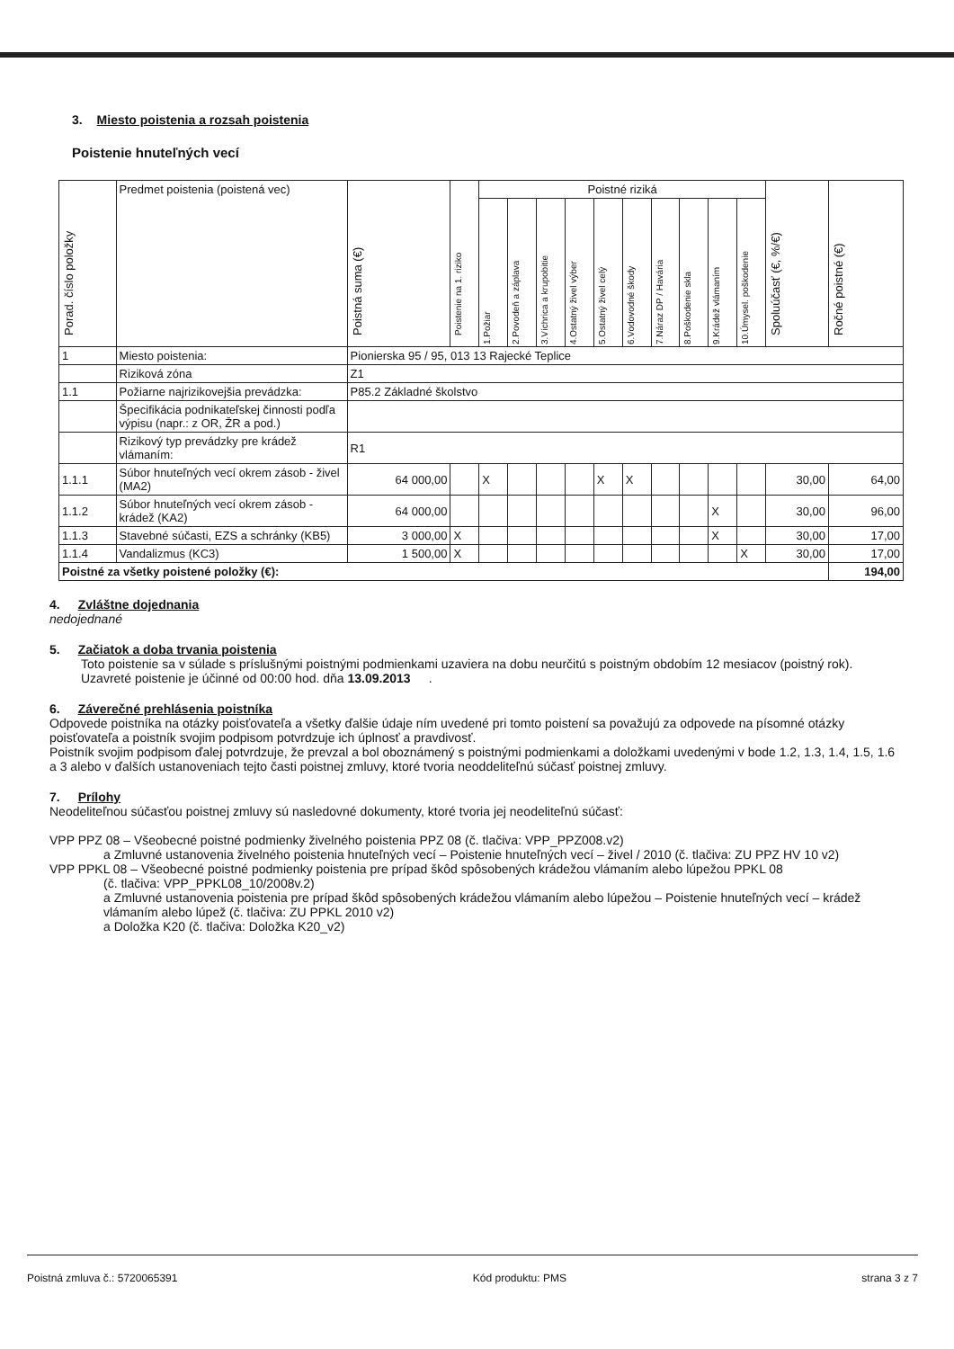3. Miesto poistenia a rozsah poistenia
Poistenie hnuteľných vecí
| Porad. číslo položky | Predmet poistenia (poistená vec) | Poistná suma (€) | Poistenie na 1. riziko | Poistné riziká | | | | | | | | | | Spoluúčasť (€, %/€) | Ročné poistné (€) |
| --- | --- | --- | --- | --- | --- | --- | --- | --- | --- | --- | --- | --- | --- | --- | --- |
| | | | | 1.Požiar | 2.Povodeň a záplava | 3.Víchrica a krupobitie | 4.Ostatný živel výber | 5.Ostatný živel celý | 6.Vodovodné škody | 7.Náraz DP / Havária | 8.Poškodenie skla | 9.Krádež vlámaním | 10.Úmysel. poškodenie | | |
| 1 | Miesto poistenia: | Pionierska 95 / 95, 013 13 Rajecké Teplice | | | | | | | | | | | | | |
| | Riziková zóna | Z1 | | | | | | | | | | | | | |
| 1.1 | Požiarne najrizikovejšia prevádzka: | P85.2 Základné školstvo | | | | | | | | | | | | | |
| | Špecifikácia podnikateľskej činnosti podľa výpisu (napr.: z OR, ŽR a pod.) | | | | | | | | | | | | | | |
| | Rizikový typ prevádzky pre krádež vlámaním: | R1 | | | | | | | | | | | | | |
| 1.1.1 | Súbor hnuteľných vecí okrem zásob - živel (MA2) | 64 000,00 | | X | | | | X | X | | | | | 30,00 | 64,00 |
| 1.1.2 | Súbor hnuteľných vecí okrem zásob - krádež (KA2) | 64 000,00 | | | | | | | | | | X | | 30,00 | 96,00 |
| 1.1.3 | Stavebné súčasti, EZS a schránky (KB5) | 3 000,00 | X | | | | | | | | | X | | 30,00 | 17,00 |
| 1.1.4 | Vandalizmus (KC3) | 1 500,00 | X | | | | | | | | | | X | 30,00 | 17,00 |
| Poistné za všetky poistené položky (€): | | | | | | | | | | | | | | | 194,00 |
4. Zvláštne dojednania
nedojednané
5. Začiatok a doba trvania poistenia
Toto poistenie sa v súlade s príslušnými poistnými podmienkami uzaviera na dobu neurčitú s poistným obdobím 12 mesiacov (poistný rok). Uzavreté poistenie je účinné od 00:00 hod. dňa 13.09.2013.
6. Záverečné prehlásenia poistníka
Odpovede poistníka na otázky poisťovateľa a všetky ďalšie údaje ním uvedené pri tomto poistení sa považujú za odpovede na písomné otázky poisťovateľa a poistník svojim podpisom potvrdzuje ich úplnosť a pravdivosť.
Poistník svojim podpisom ďalej potvrdzuje, že prevzal a bol oboznámený s poistnými podmienkami a doložkami uvedenými v bode 1.2, 1.3, 1.4, 1.5, 1.6 a 3 alebo v ďalších ustanoveniach tejto časti poistnej zmluvy, ktoré tvoria neoddeliteľnú súčasť poistnej zmluvy.
7. Prílohy
Neodeliteľnou súčasťou poistnej zmluvy sú nasledovné dokumenty, ktoré tvoria jej neodeliteľnú súčasť:
VPP PPZ 08 – Všeobecné poistné podmienky živelného poistenia PPZ 08 (č. tlačiva: VPP_PPZ008.v2)
a Zmluvné ustanovenia živelného poistenia hnuteľných vecí – Poistenie hnuteľných vecí – živel / 2010 (č. tlačiva: ZU PPZ HV 10 v2)
VPP PPKL 08 – Všeobecné poistné podmienky poistenia pre prípad škôd spôsobených krádežou vlámaním alebo lúpežou PPKL 08
(č. tlačiva: VPP_PPKL08_10/2008v.2)
a Zmluvné ustanovenia poistenia pre prípad škôd spôsobených krádežou vlámaním alebo lúpežou – Poistenie hnuteľných vecí – krádež vlámaním alebo lúpež (č. tlačiva: ZU PPKL 2010 v2)
a Doložka K20 (č. tlačiva: Doložka K20_v2)
Poistná zmluva č.: 5720065391 Kód produktu: PMS strana 3 z 7